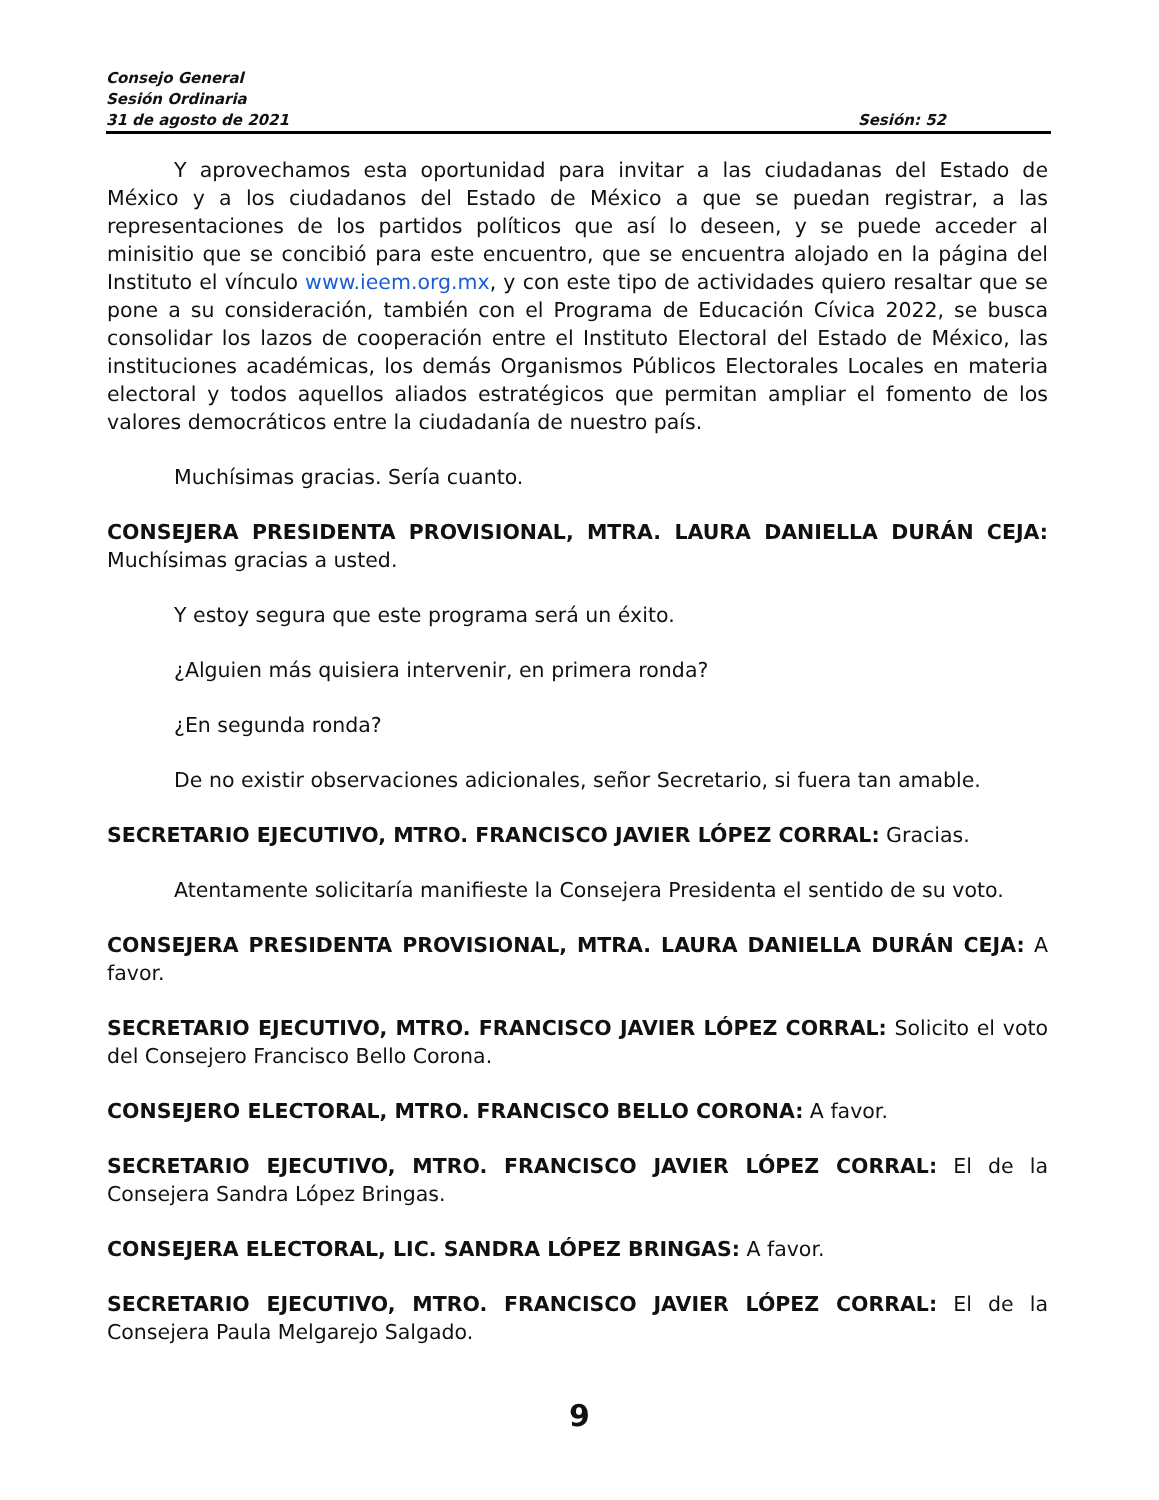Consejo General
Sesión Ordinaria
31 de agosto de 2021 Sesión: 52
Y aprovechamos esta oportunidad para invitar a las ciudadanas del Estado de México y a los ciudadanos del Estado de México a que se puedan registrar, a las representaciones de los partidos políticos que así lo deseen, y se puede acceder al minisitio que se concibió para este encuentro, que se encuentra alojado en la página del Instituto el vínculo www.ieem.org.mx, y con este tipo de actividades quiero resaltar que se pone a su consideración, también con el Programa de Educación Cívica 2022, se busca consolidar los lazos de cooperación entre el Instituto Electoral del Estado de México, las instituciones académicas, los demás Organismos Públicos Electorales Locales en materia electoral y todos aquellos aliados estratégicos que permitan ampliar el fomento de los valores democráticos entre la ciudadanía de nuestro país.
Muchísimas gracias. Sería cuanto.
CONSEJERA PRESIDENTA PROVISIONAL, MTRA. LAURA DANIELLA DURÁN CEJA: Muchísimas gracias a usted.
Y estoy segura que este programa será un éxito.
¿Alguien más quisiera intervenir, en primera ronda?
¿En segunda ronda?
De no existir observaciones adicionales, señor Secretario, si fuera tan amable.
SECRETARIO EJECUTIVO, MTRO. FRANCISCO JAVIER LÓPEZ CORRAL: Gracias.
Atentamente solicitaría manifieste la Consejera Presidenta el sentido de su voto.
CONSEJERA PRESIDENTA PROVISIONAL, MTRA. LAURA DANIELLA DURÁN CEJA: A favor.
SECRETARIO EJECUTIVO, MTRO. FRANCISCO JAVIER LÓPEZ CORRAL: Solicito el voto del Consejero Francisco Bello Corona.
CONSEJERO ELECTORAL, MTRO. FRANCISCO BELLO CORONA: A favor.
SECRETARIO EJECUTIVO, MTRO. FRANCISCO JAVIER LÓPEZ CORRAL: El de la Consejera Sandra López Bringas.
CONSEJERA ELECTORAL, LIC. SANDRA LÓPEZ BRINGAS: A favor.
SECRETARIO EJECUTIVO, MTRO. FRANCISCO JAVIER LÓPEZ CORRAL: El de la Consejera Paula Melgarejo Salgado.
9